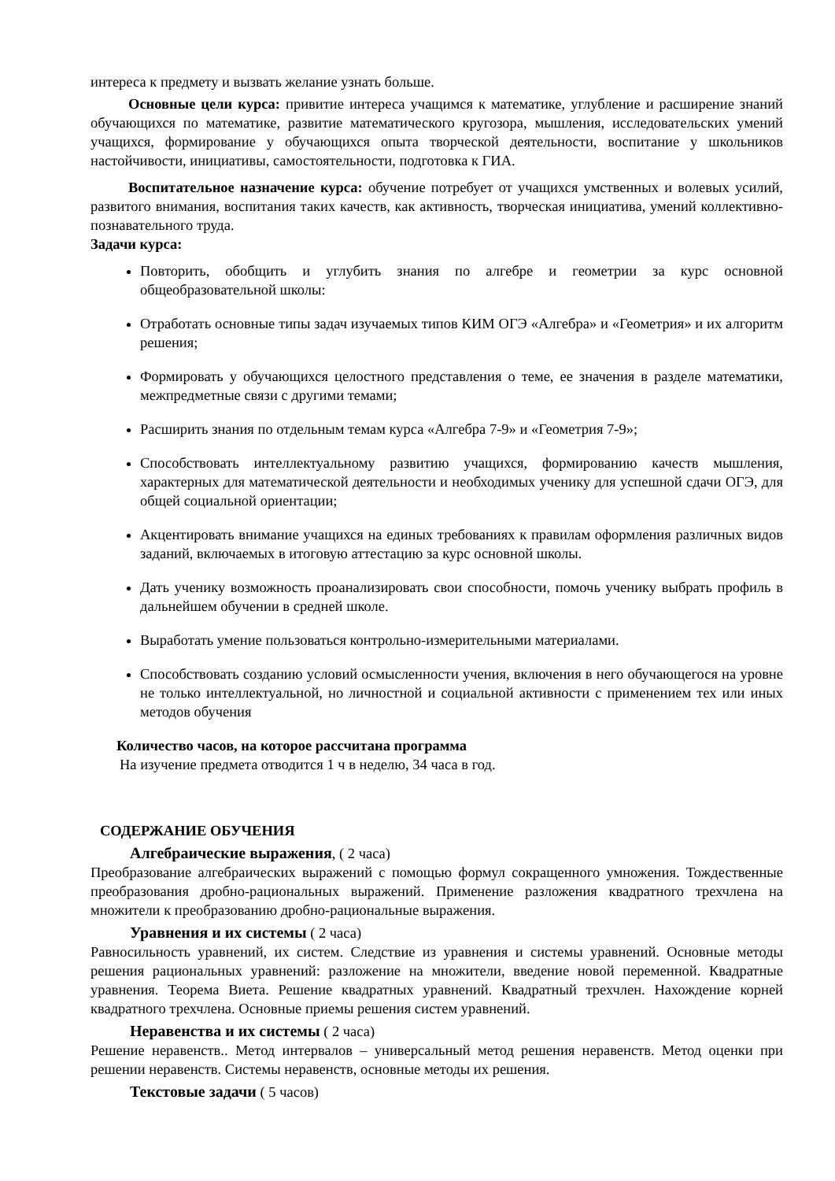интереса к предмету и вызвать желание узнать больше.
Основные цели курса: привитие интереса учащимся к математике, углубление и расширение знаний обучающихся по математике, развитие математического кругозора, мышления, исследовательских умений учащихся, формирование у обучающихся опыта творческой деятельности, воспитание у школьников настойчивости, инициативы, самостоятельности, подготовка к ГИА.
Воспитательное назначение курса: обучение потребует от учащихся умственных и волевых усилий, развитого внимания, воспитания таких качеств, как активность, творческая инициатива, умений коллективно-познавательного труда.
Задачи курса:
Повторить, обобщить и углубить знания по алгебре и геометрии за курс основной общеобразовательной школы:
Отработать основные типы задач изучаемых типов КИМ ОГЭ «Алгебра» и «Геометрия» и их алгоритм решения;
Формировать у обучающихся целостного представления о теме, ее значения в разделе математики, межпредметные связи с другими темами;
Расширить знания по отдельным темам курса «Алгебра 7-9» и «Геометрия 7-9»;
Способствовать интеллектуальному развитию учащихся, формированию качеств мышления, характерных для математической деятельности и необходимых ученику для успешной сдачи ОГЭ, для общей социальной ориентации;
Акцентировать внимание учащихся на единых требованиях к правилам оформления различных видов заданий, включаемых в итоговую аттестацию за курс основной школы.
Дать ученику возможность проанализировать свои способности, помочь ученику выбрать профиль в дальнейшем обучении в средней школе.
Выработать умение пользоваться контрольно-измерительными материалами.
Способствовать созданию условий осмысленности учения, включения в него обучающегося на уровне не только интеллектуальной, но личностной и социальной активности с применением тех или иных методов обучения
Количество часов, на которое рассчитана программа
На изучение предмета отводится 1 ч в неделю, 34 часа в год.
СОДЕРЖАНИЕ ОБУЧЕНИЯ
Алгебраические выражения, ( 2 часа)
Преобразование алгебраических выражений с помощью формул сокращенного умножения. Тождественные преобразования дробно-рациональных выражений. Применение разложения квадратного трехчлена на множители к преобразованию дробно-рациональные выражения.
Уравнения и их системы ( 2 часа)
Равносильность уравнений, их систем. Следствие из уравнения и системы уравнений. Основные методы решения рациональных уравнений: разложение на множители, введение новой переменной. Квадратные уравнения. Теорема Виета. Решение квадратных уравнений. Квадратный трехчлен. Нахождение корней квадратного трехчлена. Основные приемы решения систем уравнений.
Неравенства и их системы ( 2 часа)
Решение неравенств.. Метод интервалов – универсальный метод решения неравенств. Метод оценки при решении неравенств. Системы неравенств, основные методы их решения.
Текстовые задачи ( 5 часов)